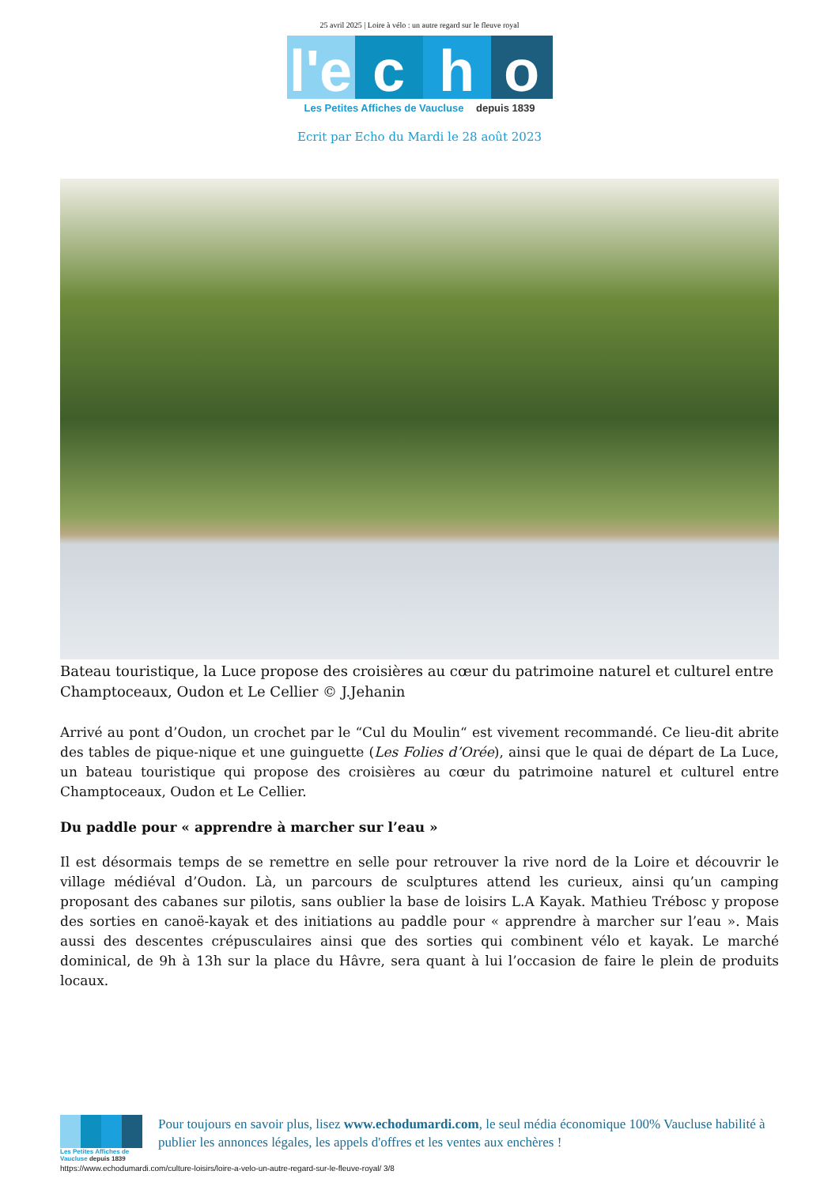25 avril 2025 | Loire à vélo : un autre regard sur le fleuve royal
l'e c h o
Les Petites Affiches de Vaucluse depuis 1839
Ecrit par Echo du Mardi le 28 août 2023
Bateau touristique, la Luce propose des croisières au cœur du patrimoine naturel et culturel entre Champtoceaux, Oudon et Le Cellier © J.Jehanin
Arrivé au pont d’Oudon, un crochet par le “Cul du Moulin“ est vivement recommandé. Ce lieu-dit abrite des tables de pique-nique et une guinguette (Les Folies d’Orée), ainsi que le quai de départ de La Luce, un bateau touristique qui propose des croisières au cœur du patrimoine naturel et culturel entre Champtoceaux, Oudon et Le Cellier.
Du paddle pour « apprendre à marcher sur l’eau »
Il est désormais temps de se remettre en selle pour retrouver la rive nord de la Loire et découvrir le village médiéval d’Oudon. Là, un parcours de sculptures attend les curieux, ainsi qu’un camping proposant des cabanes sur pilotis, sans oublier la base de loisirs L.A Kayak. Mathieu Trébosc y propose des sorties en canoë-kayak et des initiations au paddle pour « apprendre à marcher sur l’eau ». Mais aussi des descentes crépusculaires ainsi que des sorties qui combinent vélo et kayak. Le marché dominical, de 9h à 13h sur la place du Hâvre, sera quant à lui l’occasion de faire le plein de produits locaux.
Les Petites Affiches de Vaucluse depuis 1839
Pour toujours en savoir plus, lisez www.echodumardi.com, le seul média économique 100% Vaucluse habilité à publier les annonces légales, les appels d'offres et les ventes aux enchères !
https://www.echodumardi.com/culture-loisirs/loire-a-velo-un-autre-regard-sur-le-fleuve-royal/ 3/8